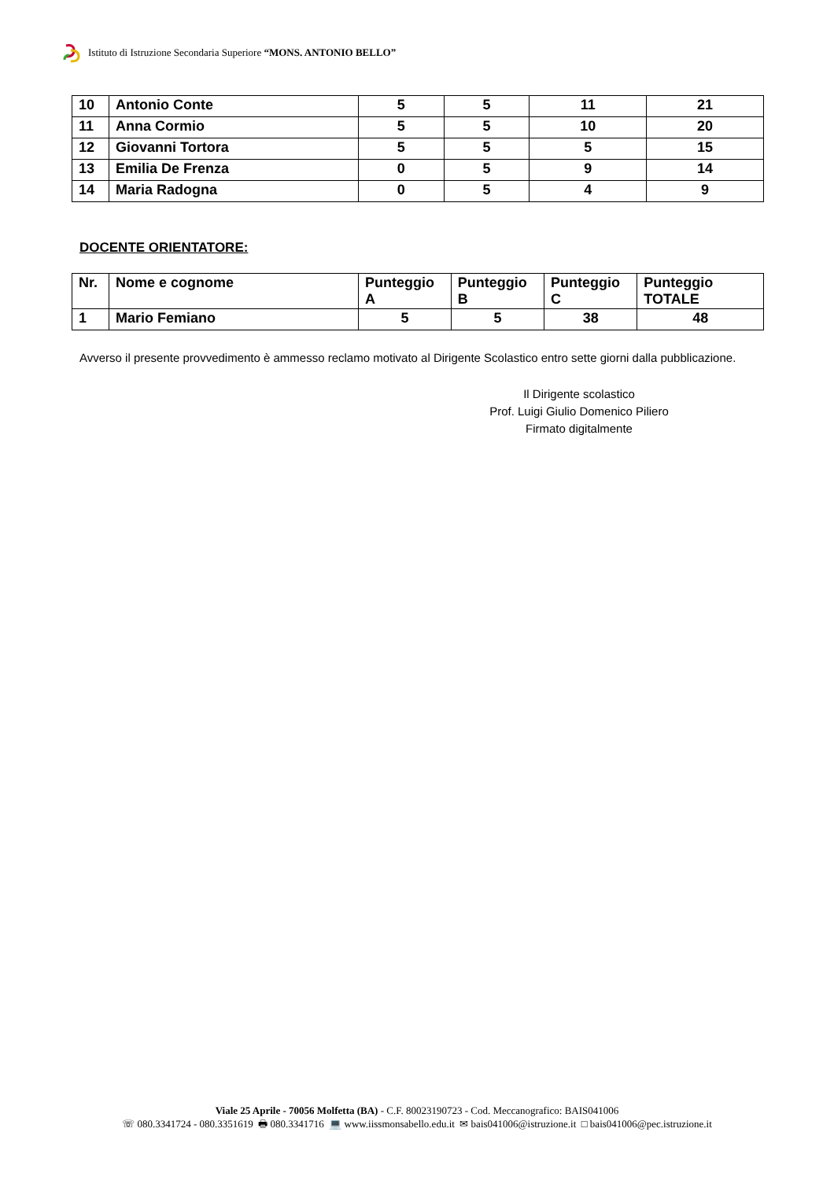Istituto di Istruzione Secondaria Superiore “MONS. ANTONIO BELLO”
| 10 | Antonio Conte | 5 | 5 | 11 | 21 |
| 11 | Anna Cormio | 5 | 5 | 10 | 20 |
| 12 | Giovanni Tortora | 5 | 5 | 5 | 15 |
| 13 | Emilia De Frenza | 0 | 5 | 9 | 14 |
| 14 | Maria Radogna | 0 | 5 | 4 | 9 |
DOCENTE ORIENTATORE:
| Nr. | Nome e cognome | Punteggio A | Punteggio B | Punteggio C | Punteggio TOTALE |
| 1 | Mario Femiano | 5 | 5 | 38 | 48 |
Avverso il presente provvedimento è ammesso reclamo motivato al Dirigente Scolastico entro sette giorni dalla pubblicazione.
Il Dirigente scolastico
Prof. Luigi Giulio Domenico Piliero
Firmato digitalmente
Viale 25 Aprile - 70056 Molfetta (BA) - C.F. 80023190723 - Cod. Meccanografico: BAIS041006
☏ 080.3341724 - 080.3351619 🖶 080.3341716 💻 www.iissmonsabello.edu.it ✉ bais041006@istruzione.it □ bais041006@pec.istruzione.it